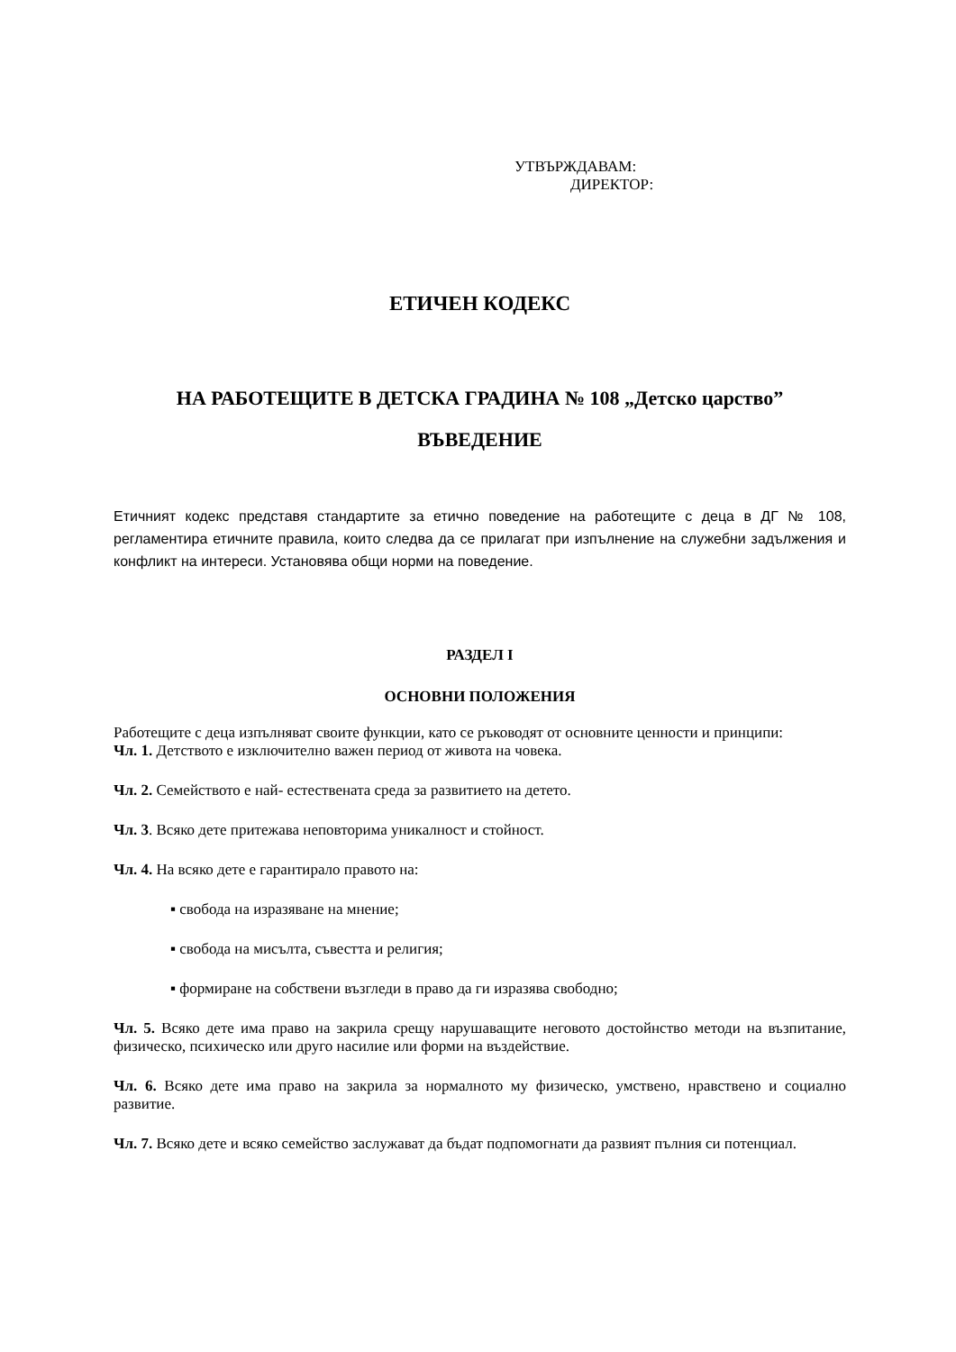УТВЪРЖДАВАМ:
ДИРЕКТОР:
ЕТИЧЕН КОДЕКС
НА РАБОТЕЩИТЕ В ДЕТСКА ГРАДИНА № 108 „Детско царство”
ВЪВЕДЕНИЕ
Етичният кодекс представя стандартите за етично поведение на работещите с деца в ДГ № 108, регламентира етичните правила, които следва да се прилагат при изпълнение на служебни задължения и конфликт на интереси. Установява общи норми на поведение.
РАЗДЕЛ I
ОСНОВНИ ПОЛОЖЕНИЯ
Работещите с деца изпълняват своите функции, като се ръководят от основните ценности и принципи:
Чл. 1. Детството е изключително важен период от живота на човека.
Чл. 2. Семейството е най- естествената среда за развитието на детето.
Чл. 3. Всяко дете притежава неповторима уникалност и стойност.
Чл. 4. На всяко дете е гарантирало правото на:
▪ свобода на изразяване на мнение;
▪ свобода на мисълта, съвестта и религия;
▪ формиране на собствени възгледи в право да ги изразява свободно;
Чл. 5. Всяко дете има право на закрила срещу нарушаващите неговото достойнство методи на възпитание, физическо, психическо или друго насилие или форми на въздействие.
Чл. 6. Всяко дете има право на закрила за нормалното му физическо, умствено, нравствено и социално развитие.
Чл. 7. Всяко дете и всяко семейство заслужават да бъдат подпомогнати да развият пълния си потенциал.